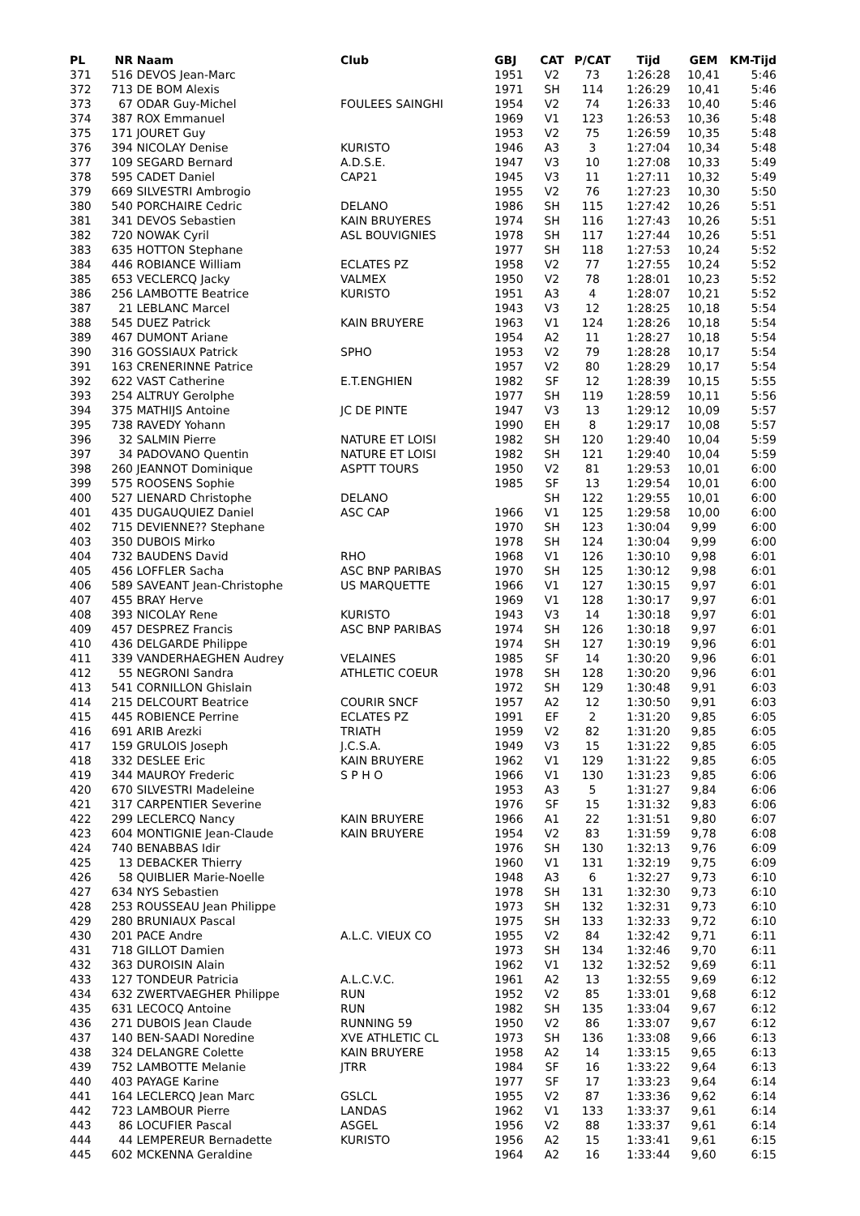| PL | NR | Naam | Club | GBJ | CAT | P/CAT | Tijd | GEM | KM-Tijd |
| --- | --- | --- | --- | --- | --- | --- | --- | --- | --- |
| 371 | 516 | DEVOS Jean-Marc | | 1951 | V2 | 73 | 1:26:28 | 10,41 | 5:46 |
| 372 | 713 | DE BOM Alexis | | 1971 | SH | 114 | 1:26:29 | 10,41 | 5:46 |
| 373 | 67 | ODAR Guy-Michel | FOULEES SAINGHI | 1954 | V2 | 74 | 1:26:33 | 10,40 | 5:46 |
| 374 | 387 | ROX Emmanuel | | 1969 | V1 | 123 | 1:26:53 | 10,36 | 5:48 |
| 375 | 171 | JOURET Guy | | 1953 | V2 | 75 | 1:26:59 | 10,35 | 5:48 |
| 376 | 394 | NICOLAY Denise | KURISTO | 1946 | A3 | 3 | 1:27:04 | 10,34 | 5:48 |
| 377 | 109 | SEGARD Bernard | A.D.S.E. | 1947 | V3 | 10 | 1:27:08 | 10,33 | 5:49 |
| 378 | 595 | CADET Daniel | CAP21 | 1945 | V3 | 11 | 1:27:11 | 10,32 | 5:49 |
| 379 | 669 | SILVESTRI Ambrogio | | 1955 | V2 | 76 | 1:27:23 | 10,30 | 5:50 |
| 380 | 540 | PORCHAIRE Cedric | DELANO | 1986 | SH | 115 | 1:27:42 | 10,26 | 5:51 |
| 381 | 341 | DEVOS Sebastien | KAIN BRUYERES | 1974 | SH | 116 | 1:27:43 | 10,26 | 5:51 |
| 382 | 720 | NOWAK Cyril | ASL BOUVIGNIES | 1978 | SH | 117 | 1:27:44 | 10,26 | 5:51 |
| 383 | 635 | HOTTON Stephane | | 1977 | SH | 118 | 1:27:53 | 10,24 | 5:52 |
| 384 | 446 | ROBIANCE William | ECLATES PZ | 1958 | V2 | 77 | 1:27:55 | 10,24 | 5:52 |
| 385 | 653 | VECLERCQ Jacky | VALMEX | 1950 | V2 | 78 | 1:28:01 | 10,23 | 5:52 |
| 386 | 256 | LAMBOTTE Beatrice | KURISTO | 1951 | A3 | 4 | 1:28:07 | 10,21 | 5:52 |
| 387 | 21 | LEBLANC Marcel | | 1943 | V3 | 12 | 1:28:25 | 10,18 | 5:54 |
| 388 | 545 | DUEZ Patrick | KAIN BRUYERE | 1963 | V1 | 124 | 1:28:26 | 10,18 | 5:54 |
| 389 | 467 | DUMONT Ariane | | 1954 | A2 | 11 | 1:28:27 | 10,18 | 5:54 |
| 390 | 316 | GOSSIAUX Patrick | SPHO | 1953 | V2 | 79 | 1:28:28 | 10,17 | 5:54 |
| 391 | 163 | CRENERINNE Patrice | | 1957 | V2 | 80 | 1:28:29 | 10,17 | 5:54 |
| 392 | 622 | VAST Catherine | E.T.ENGHIEN | 1982 | SF | 12 | 1:28:39 | 10,15 | 5:55 |
| 393 | 254 | ALTRUY Gerolphe | | 1977 | SH | 119 | 1:28:59 | 10,11 | 5:56 |
| 394 | 375 | MATHIJS Antoine | JC DE PINTE | 1947 | V3 | 13 | 1:29:12 | 10,09 | 5:57 |
| 395 | 738 | RAVEDY Yohann | | 1990 | EH | 8 | 1:29:17 | 10,08 | 5:57 |
| 396 | 32 | SALMIN Pierre | NATURE ET LOISI | 1982 | SH | 120 | 1:29:40 | 10,04 | 5:59 |
| 397 | 34 | PADOVANO Quentin | NATURE ET LOISI | 1982 | SH | 121 | 1:29:40 | 10,04 | 5:59 |
| 398 | 260 | JEANNOT Dominique | ASPTT TOURS | 1950 | V2 | 81 | 1:29:53 | 10,01 | 6:00 |
| 399 | 575 | ROOSENS Sophie | | 1985 | SF | 13 | 1:29:54 | 10,01 | 6:00 |
| 400 | 527 | LIENARD Christophe | DELANO | | SH | 122 | 1:29:55 | 10,01 | 6:00 |
| 401 | 435 | DUGAUQUIEZ Daniel | ASC CAP | 1966 | V1 | 125 | 1:29:58 | 10,00 | 6:00 |
| 402 | 715 | DEVIENNE?? Stephane | | 1970 | SH | 123 | 1:30:04 | 9,99 | 6:00 |
| 403 | 350 | DUBOIS Mirko | | 1978 | SH | 124 | 1:30:04 | 9,99 | 6:00 |
| 404 | 732 | BAUDENS David | RHO | 1968 | V1 | 126 | 1:30:10 | 9,98 | 6:01 |
| 405 | 456 | LOFFLER Sacha | ASC BNP PARIBAS | 1970 | SH | 125 | 1:30:12 | 9,98 | 6:01 |
| 406 | 589 | SAVEANT Jean-Christophe | US MARQUETTE | 1966 | V1 | 127 | 1:30:15 | 9,97 | 6:01 |
| 407 | 455 | BRAY Herve | | 1969 | V1 | 128 | 1:30:17 | 9,97 | 6:01 |
| 408 | 393 | NICOLAY Rene | KURISTO | 1943 | V3 | 14 | 1:30:18 | 9,97 | 6:01 |
| 409 | 457 | DESPREZ Francis | ASC BNP PARIBAS | 1974 | SH | 126 | 1:30:18 | 9,97 | 6:01 |
| 410 | 436 | DELGARDE Philippe | | 1974 | SH | 127 | 1:30:19 | 9,96 | 6:01 |
| 411 | 339 | VANDERHAEGHEN Audrey | VELAINES | 1985 | SF | 14 | 1:30:20 | 9,96 | 6:01 |
| 412 | 55 | NEGRONI Sandra | ATHLETIC COEUR | 1978 | SH | 128 | 1:30:20 | 9,96 | 6:01 |
| 413 | 541 | CORNILLON Ghislain | | 1972 | SH | 129 | 1:30:48 | 9,91 | 6:03 |
| 414 | 215 | DELCOURT Beatrice | COURIR SNCF | 1957 | A2 | 12 | 1:30:50 | 9,91 | 6:03 |
| 415 | 445 | ROBIENCE Perrine | ECLATES PZ | 1991 | EF | 2 | 1:31:20 | 9,85 | 6:05 |
| 416 | 691 | ARIB Arezki | TRIATH | 1959 | V2 | 82 | 1:31:20 | 9,85 | 6:05 |
| 417 | 159 | GRULOIS Joseph | J.C.S.A. | 1949 | V3 | 15 | 1:31:22 | 9,85 | 6:05 |
| 418 | 332 | DESLEE Eric | KAIN BRUYERE | 1962 | V1 | 129 | 1:31:22 | 9,85 | 6:05 |
| 419 | 344 | MAUROY Frederic | S P H O | 1966 | V1 | 130 | 1:31:23 | 9,85 | 6:06 |
| 420 | 670 | SILVESTRI Madeleine | | 1953 | A3 | 5 | 1:31:27 | 9,84 | 6:06 |
| 421 | 317 | CARPENTIER Severine | | 1976 | SF | 15 | 1:31:32 | 9,83 | 6:06 |
| 422 | 299 | LECLERCQ Nancy | KAIN BRUYERE | 1966 | A1 | 22 | 1:31:51 | 9,80 | 6:07 |
| 423 | 604 | MONTIGNIE Jean-Claude | KAIN BRUYERE | 1954 | V2 | 83 | 1:31:59 | 9,78 | 6:08 |
| 424 | 740 | BENABBAS Idir | | 1976 | SH | 130 | 1:32:13 | 9,76 | 6:09 |
| 425 | 13 | DEBACKER Thierry | | 1960 | V1 | 131 | 1:32:19 | 9,75 | 6:09 |
| 426 | 58 | QUIBLIER Marie-Noelle | | 1948 | A3 | 6 | 1:32:27 | 9,73 | 6:10 |
| 427 | 634 | NYS Sebastien | | 1978 | SH | 131 | 1:32:30 | 9,73 | 6:10 |
| 428 | 253 | ROUSSEAU Jean Philippe | | 1973 | SH | 132 | 1:32:31 | 9,73 | 6:10 |
| 429 | 280 | BRUNIAUX Pascal | | 1975 | SH | 133 | 1:32:33 | 9,72 | 6:10 |
| 430 | 201 | PACE Andre | A.L.C. VIEUX CO | 1955 | V2 | 84 | 1:32:42 | 9,71 | 6:11 |
| 431 | 718 | GILLOT Damien | | 1973 | SH | 134 | 1:32:46 | 9,70 | 6:11 |
| 432 | 363 | DUROISIN Alain | | 1962 | V1 | 132 | 1:32:52 | 9,69 | 6:11 |
| 433 | 127 | TONDEUR Patricia | A.L.C.V.C. | 1961 | A2 | 13 | 1:32:55 | 9,69 | 6:12 |
| 434 | 632 | ZWERTVAEGHER Philippe | RUN | 1952 | V2 | 85 | 1:33:01 | 9,68 | 6:12 |
| 435 | 631 | LECOCQ Antoine | RUN | 1982 | SH | 135 | 1:33:04 | 9,67 | 6:12 |
| 436 | 271 | DUBOIS Jean Claude | RUNNING 59 | 1950 | V2 | 86 | 1:33:07 | 9,67 | 6:12 |
| 437 | 140 | BEN-SAADI Noredine | XVE ATHLETIC CL | 1973 | SH | 136 | 1:33:08 | 9,66 | 6:13 |
| 438 | 324 | DELANGRE Colette | KAIN BRUYERE | 1958 | A2 | 14 | 1:33:15 | 9,65 | 6:13 |
| 439 | 752 | LAMBOTTE Melanie | JTRR | 1984 | SF | 16 | 1:33:22 | 9,64 | 6:13 |
| 440 | 403 | PAYAGE Karine | | 1977 | SF | 17 | 1:33:23 | 9,64 | 6:14 |
| 441 | 164 | LECLERCQ Jean Marc | GSLCL | 1955 | V2 | 87 | 1:33:36 | 9,62 | 6:14 |
| 442 | 723 | LAMBOUR Pierre | LANDAS | 1962 | V1 | 133 | 1:33:37 | 9,61 | 6:14 |
| 443 | 86 | LOCUFIER Pascal | ASGEL | 1956 | V2 | 88 | 1:33:37 | 9,61 | 6:14 |
| 444 | 44 | LEMPEREUR Bernadette | KURISTO | 1956 | A2 | 15 | 1:33:41 | 9,61 | 6:15 |
| 445 | 602 | MCKENNA Geraldine | | 1964 | A2 | 16 | 1:33:44 | 9,60 | 6:15 |